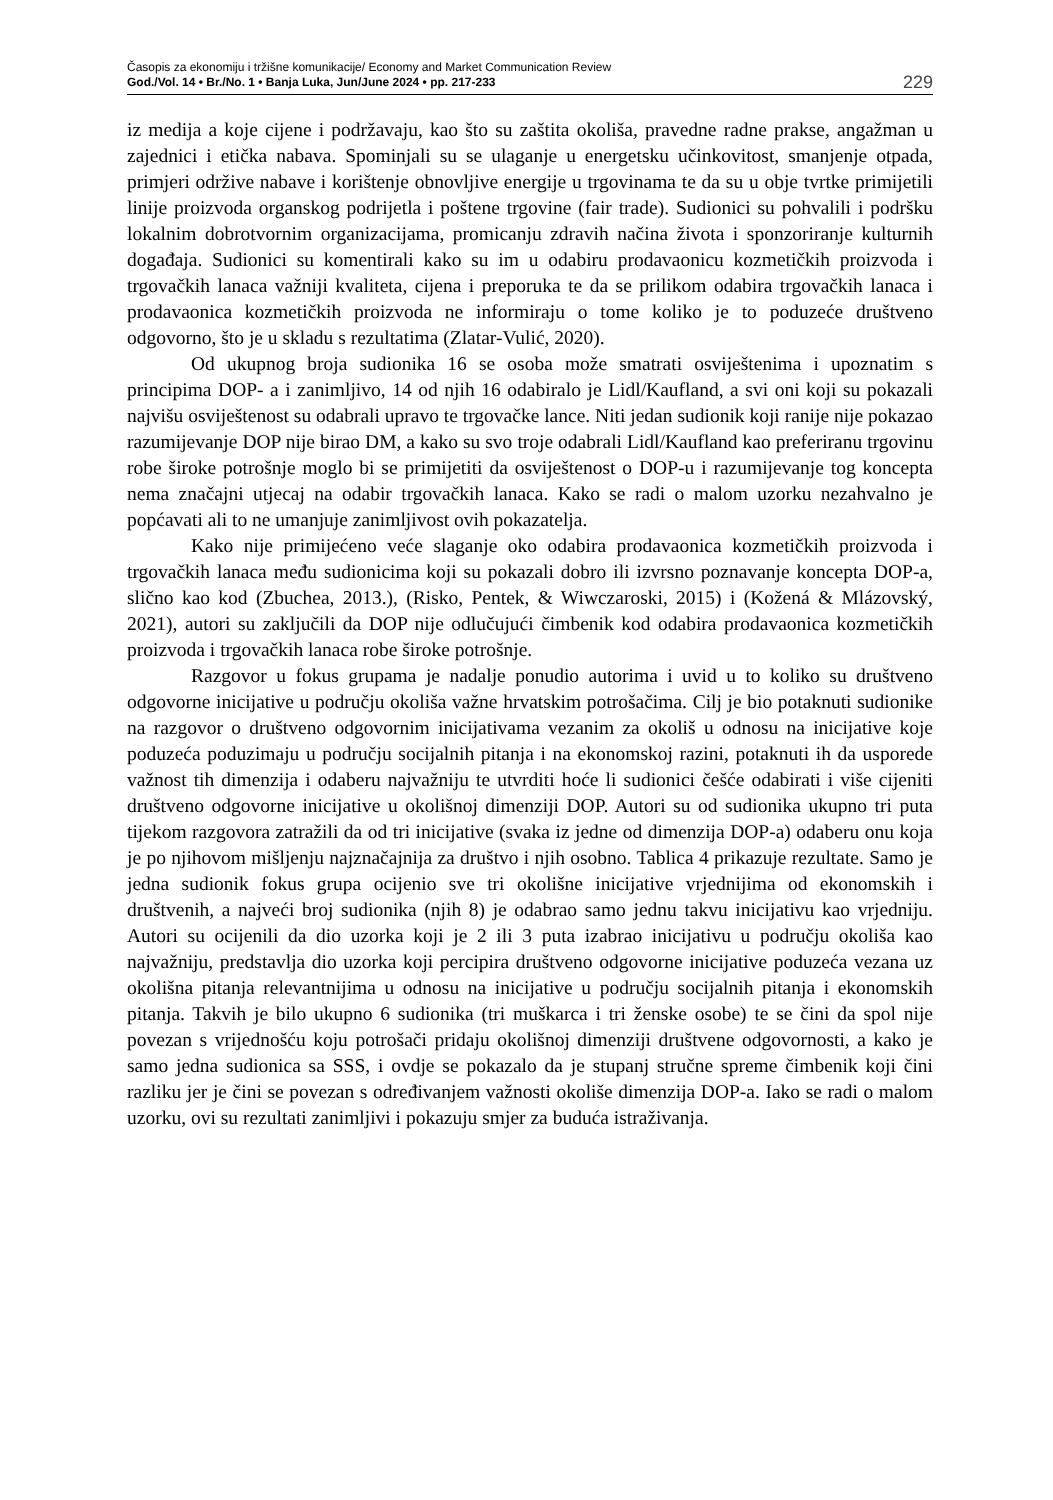Časopis za ekonomiju i tržišne komunikacije/ Economy and Market Communication Review
God./Vol. 14 • Br./No. 1 • Banja Luka, Jun/June 2024 • pp. 217-233
229
iz medija a koje cijene i podržavaju, kao što su zaštita okoliša, pravedne radne prakse, angažman u zajednici i etička nabava. Spominjali su se ulaganje u energetsku učinkovitost, smanjenje otpada, primjeri održive nabave i korištenje obnovljive energije u trgovinama te da su u obje tvrtke primijetili linije proizvoda organskog podrijetla i poštene trgovine (fair trade). Sudionici su pohvalili i podršku lokalnim dobrotvornim organizacijama, promicanju zdravih načina života i sponzoriranje kulturnih događaja. Sudionici su komentirali kako su im u odabiru prodavaonicu kozmetičkih proizvoda i trgovačkih lanaca važniji kvaliteta, cijena i preporuka te da se prilikom odabira trgovačkih lanaca i prodavaonica kozmetičkih proizvoda ne informiraju o tome koliko je to poduzeće društveno odgovorno, što je u skladu s rezultatima (Zlatar-Vulić, 2020).
Od ukupnog broja sudionika 16 se osoba može smatrati osviještenima i upoznatim s principima DOP- a i zanimljivo, 14 od njih 16 odabiralo je Lidl/Kaufland, a svi oni koji su pokazali najvišu osviještenost su odabrali upravo te trgovačke lance. Niti jedan sudionik koji ranije nije pokazao razumijevanje DOP nije birao DM, a kako su svo troje odabrali Lidl/Kaufland kao preferiranu trgovinu robe široke potrošnje moglo bi se primijetiti da osviještenost o DOP-u i razumijevanje tog koncepta nema značajni utjecaj na odabir trgovačkih lanaca. Kako se radi o malom uzorku nezahvalno je popćavati ali to ne umanjuje zanimljivost ovih pokazatelja.
Kako nije primijećeno veće slaganje oko odabira prodavaonica kozmetičkih proizvoda i trgovačkih lanaca među sudionicima koji su pokazali dobro ili izvrsno poznavanje koncepta DOP-a, slično kao kod (Zbuchea, 2013.), (Risko, Pentek, & Wiwczaroski, 2015) i (Kožená & Mlázovský, 2021), autori su zaključili da DOP nije odlučujući čimbenik kod odabira prodavaonica kozmetičkih proizvoda i trgovačkih lanaca robe široke potrošnje.
Razgovor u fokus grupama je nadalje ponudio autorima i uvid u to koliko su društveno odgovorne inicijative u području okoliša važne hrvatskim potrošačima. Cilj je bio potaknuti sudionike na razgovor o društveno odgovornim inicijativama vezanim za okoliš u odnosu na inicijative koje poduzeća poduzimaju u području socijalnih pitanja i na ekonomskoj razini, potaknuti ih da usporede važnost tih dimenzija i odaberu najvažniju te utvrditi hoće li sudionici češće odabirati i više cijeniti društveno odgovorne inicijative u okolišnoj dimenziji DOP. Autori su od sudionika ukupno tri puta tijekom razgovora zatražili da od tri inicijative (svaka iz jedne od dimenzija DOP-a) odaberu onu koja je po njihovom mišljenju najznačajnija za društvo i njih osobno. Tablica 4 prikazuje rezultate. Samo je jedna sudionik fokus grupa ocijenio sve tri okolišne inicijative vrjednijima od ekonomskih i društvenih, a najveći broj sudionika (njih 8) je odabrao samo jednu takvu inicijativu kao vrjedniju. Autori su ocijenili da dio uzorka koji je 2 ili 3 puta izabrao inicijativu u području okoliša kao najvažniju, predstavlja dio uzorka koji percipira društveno odgovorne inicijative poduzeća vezana uz okolišna pitanja relevantnijima u odnosu na inicijative u području socijalnih pitanja i ekonomskih pitanja. Takvih je bilo ukupno 6 sudionika (tri muškarca i tri ženske osobe) te se čini da spol nije povezan s vrijednošću koju potrošači pridaju okolišnoj dimenziji društvene odgovornosti, a kako je samo jedna sudionica sa SSS, i ovdje se pokazalo da je stupanj stručne spreme čimbenik koji čini razliku jer je čini se povezan s određivanjem važnosti okoliše dimenzija DOP-a. Iako se radi o malom uzorku, ovi su rezultati zanimljivi i pokazuju smjer za buduća istraživanja.